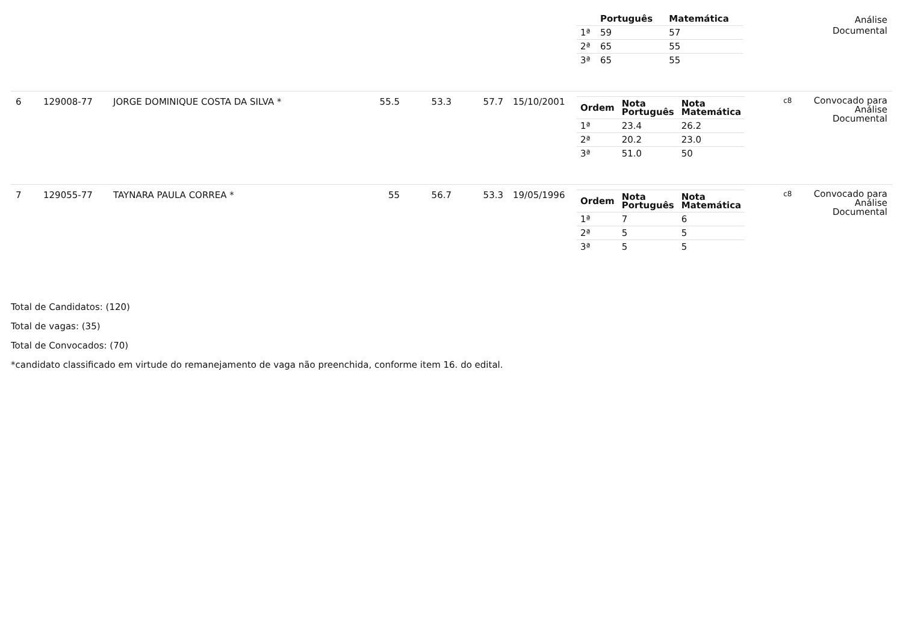| | | | | | | | / / Português / Matemática / / --- / --- / --- / / 1ª / 59 / 57 / / 2ª / 65 / 55 / / 3ª / 65 / 55 / | | Análise Documental |
| 6 | 129008-77 | JORGE DOMINIQUE COSTA DA SILVA * | 55.5 | 53.3 | 57.7 | 15/10/2001 | / Ordem / Nota Português / Nota Matemática / / --- / --- / --- / / 1ª / 23.4 / 26.2 / / 2ª / 20.2 / 23.0 / / 3ª / 51.0 / 50 / | c8 | Convocado para Análise Documental |
| 7 | 129055-77 | TAYNARA PAULA CORREA * | 55 | 56.7 | 53.3 | 19/05/1996 | / Ordem / Nota Português / Nota Matemática / / --- / --- / --- / / 1ª / 7 / 6 / / 2ª / 5 / 5 / / 3ª / 5 / 5 / | c8 | Convocado para Análise Documental |
Total de Candidatos: (120)
Total de vagas: (35)
Total de Convocados: (70)
*candidato classificado em virtude do remanejamento de vaga não preenchida, conforme item 16. do edital.